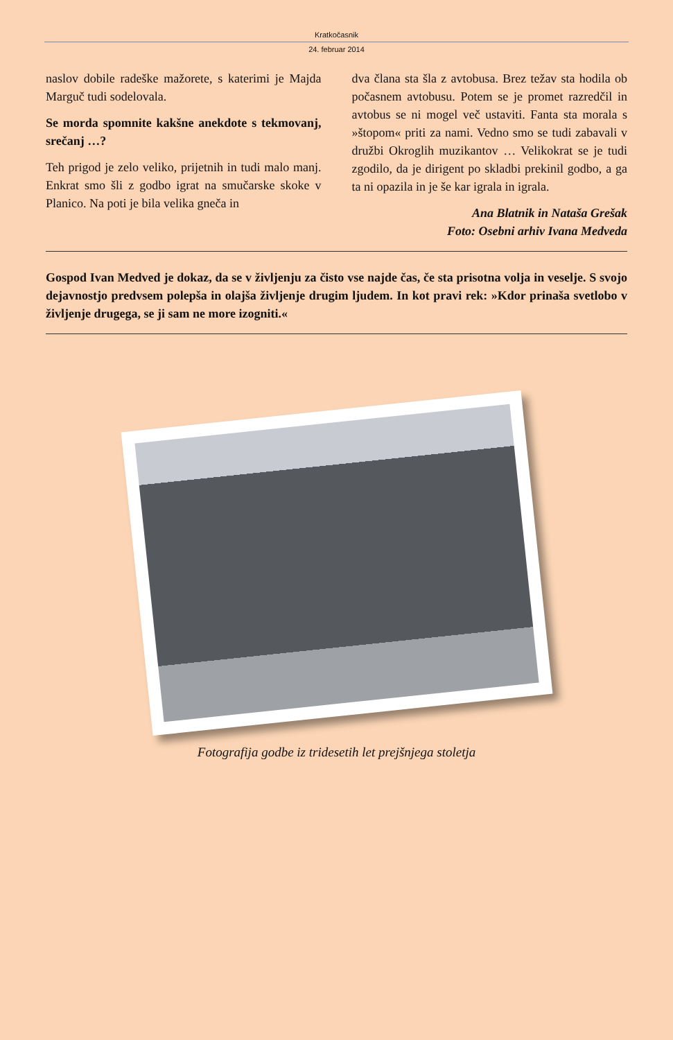Kratkočasnik
24. februar 2014
naslov dobile radeške mažorete, s katerimi je Majda Marguč tudi sodelovala.
Se morda spomnite kakšne anekdote s tekmovanj, srečanj …?
Teh prigod je zelo veliko, prijetnih in tudi malo manj. Enkrat smo šli z godbo igrat na smučarske skoke v Planico. Na poti je bila velika gneča in
dva člana sta šla z avtobusa. Brez težav sta hodila ob počasnem avtobusu. Potem se je promet razredčil in avtobus se ni mogel več ustaviti. Fanta sta morala s »štopom« priti za nami. Vedno smo se tudi zabavali v družbi Okroglih muzikantov … Velikokrat se je tudi zgodilo, da je dirigent po skladbi prekinil godbo, a ga ta ni opazila in je še kar igrala in igrala.
Ana Blatnik in Nataša Grešak
Foto: Osebni arhiv Ivana Medveda
Gospod Ivan Medved je dokaz, da se v življenju za čisto vse najde čas, če sta prisotna volja in veselje. S svojo dejavnostjo predvsem polepša in olajša življenje drugim ljudem. In kot pravi rek: »Kdor prinaša svetlobo v življenje drugega, se ji sam ne more izogniti.«
Fotografija godbe iz tridesetih let prejšnjega stoletja